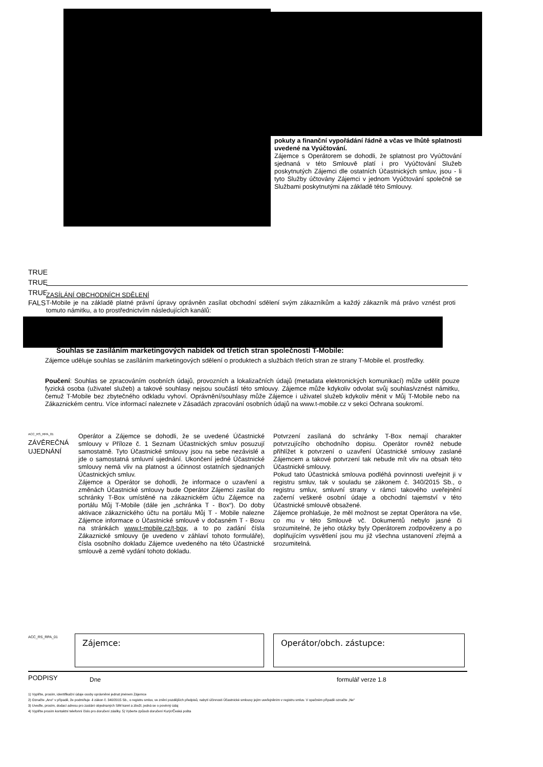pokuty a finanční vypořádání řádně a včas ve lhůtě splatnosti uvedené na Vyúčtování.
Zájemce s Operátorem se dohodli, že splatnost pro Vyúčtování sjednaná v této Smlouvě platí i pro Vyúčtování Služeb poskytnutých Zájemci dle ostatních Účastnických smluv, jsou - li tyto Služby účtovány Zájemci v jednom Vyúčtování společně se Službami poskytnutými na základě této Smlouvy.
TRUE
TRUE
TRUE
FALSE
ZASÍLÁNÍ OBCHODNÍCH SDĚLENÍ
T-Mobile je na základě platné právní úpravy oprávněn zasílat obchodní sdělení svým zákazníkům a každý zákazník má právo vznést proti tomuto námitku, a to prostřednictvím následujících kanálů:
Souhlas se zasíláním marketingových nabídek od třetích stran společnosti T-Mobile:
Zájemce uděluje souhlas se zasíláním marketingových sdělení o produktech a službách třetích stran ze strany T-Mobile el. prostředky.
Poučení: Souhlas se zpracováním osobních údajů, provozních a lokalizačních údajů (metadata elektronických komunikací) může udělit pouze fyzická osoba (uživatel služeb) a takové souhlasy nejsou součástí této smlouvy. Zájemce může kdykoliv odvolat svůj souhlas/vznést námitku, čemuž T-Mobile bez zbytečného odkladu vyhoví. Oprávnění/souhlasy může Zájemce i uživatel služeb kdykoliv měnit v Můj T-Mobile nebo na Zákaznickém centru. Více informací naleznete v Zásadách zpracování osobních údajů na www.t-mobile.cz v sekci Ochrana soukromí.
ACC_RS_RPA_01
ZÁVĚREČNÁ
UJEDNÁNÍ
Operátor a Zájemce se dohodli, že se uvedené Účastnické smlouvy v Příloze č. 1 Seznam Účastnických smluv posuzují samostatně. Tyto Účastnické smlouvy jsou na sebe nezávislé a jde o samostatná smluvní ujednání. Ukončení jedné Účastnické smlouvy nemá vliv na platnost a účinnost ostatních sjednaných Účastnických smluv.
Zájemce a Operátor se dohodli, že informace o uzavření a změnách Účastnické smlouvy bude Operátor Zájemci zasílat do schránky T-Box umístěné na zákaznickém účtu Zájemce na portálu Můj T-Mobile (dále jen „schránka T - Box“). Do doby aktivace zákaznického účtu na portálu Můj T - Mobile nalezne Zájemce informace o Účastnické smlouvě v dočasném T - Boxu na stránkách www.t-mobile.cz/t-box, a to po zadání čísla Zákaznické smlouvy (je uvedeno v záhlaví tohoto formuláře), čísla osobního dokladu Zájemce uvedeného na této Účastnické smlouvě a země vydání tohoto dokladu.
Potvrzení zasílaná do schránky T-Box nemají charakter potvrzujícího obchodního dopisu. Operátor rovněž nebude přihlížet k potvrzení o uzavření Účastnické smlouvy zaslané Zájemcem a takové potvrzení tak nebude mít vliv na obsah této Účastnické smlouvy.
Pokud tato Účastnická smlouva podléhá povinnosti uveřejnit ji v registru smluv, tak v souladu se zákonem č. 340/2015 Sb., o registru smluv, smluvní strany v rámci takového uveřejnění začerní veškeré osobní údaje a obchodní tajemství v této Účastnické smlouvě obsažené.
Zájemce prohlašuje, že měl možnost se zeptat Operátora na vše, co mu v této Smlouvě vč. Dokumentů nebylo jasné či srozumitelné, že jeho otázky byly Operátorem zodpovězeny a po doplňujícím vysvětlení jsou mu již všechna ustanovení zřejmá a srozumitelná.
ACC_RS_RPA_01 Zájemce: Operátor/obch. zástupce:
PODPISY Dne formulář verze 1.8
1) Vyplňte, prosím, identifikační údaje osoby oprávněné jednat jménem Zájemce
2) Označte „Ano“ v případě, že podmiňuje -li zákon č. 340/2015 Sb., o registru smluv, ve znění pozdějších předpisů, nabytí účinnosti Účastnické smlouvy jejím uveřejněním v registru smluv. V opačném případě označte „Ne“
3) Uveďte, prosím, dodací adresu pro zaslání objednaných SIM karet a zboží, jedná se o povinný údaj
4) Vyplňte prosím kontaktní telefonní číslo pro doručení zásilky. 5) Vyberte způsob doručení Kurýr/Česká pošta